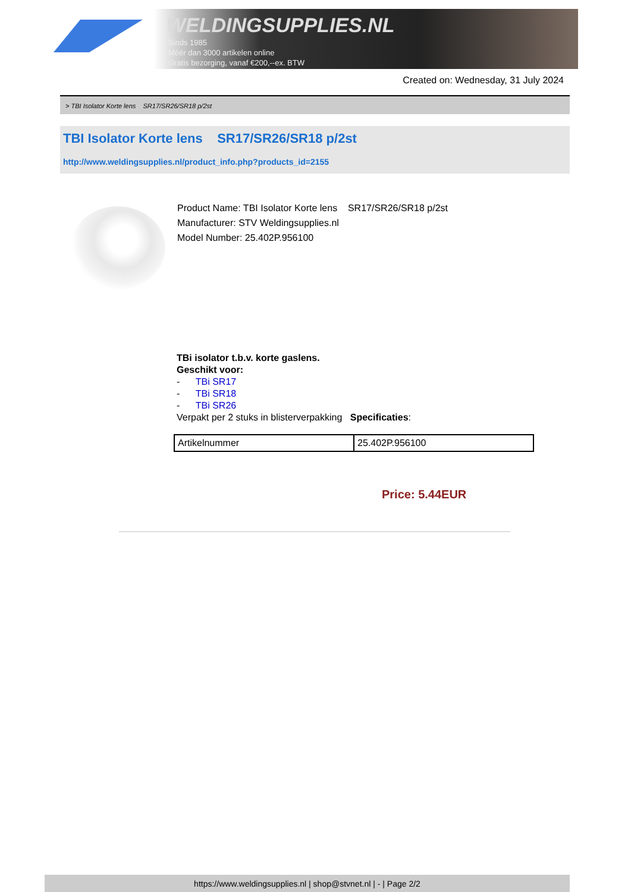WELDINGSUPPLIES.NL
- Sinds 1985
- Méér dan 3000 artikelen online
- Gratis bezorging, vanaf €200,--ex. BTW
Created on: Wednesday, 31 July 2024
> TBI Isolator Korte lens SR17/SR26/SR18 p/2st
TBI Isolator Korte lens SR17/SR26/SR18 p/2st
http://www.weldingsupplies.nl/product_info.php?products_id=2155
Product Name: TBI Isolator Korte lens SR17/SR26/SR18 p/2st
Manufacturer: STV Weldingsupplies.nl
Model Number: 25.402P.956100
TBi isolator t.b.v. korte gaslens.
Geschikt voor:
- TBi SR17
- TBi SR18
- TBi SR26
Verpakt per 2 stuks in blisterverpakking Specificaties:
| Artikelnummer | 25.402P.956100 |
Price: 5.44EUR
https://www.weldingsupplies.nl | shop@stvnet.nl | - | Page 2/2